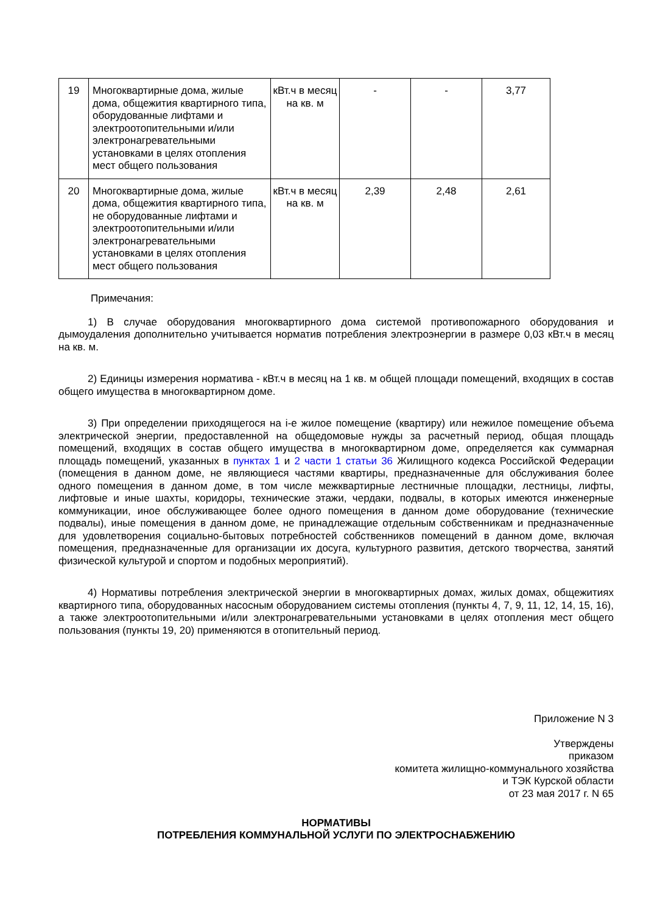| 19 | Многоквартирные дома, жилые дома, общежития квартирного типа, оборудованные лифтами и электроотопительными и/или электронагревательными установками в целях отопления мест общего пользования | кВт.ч в месяц на кв. м | - | - | 3,77 |
| 20 | Многоквартирные дома, жилые дома, общежития квартирного типа, не оборудованные лифтами и электроотопительными и/или электронагревательными установками в целях отопления мест общего пользования | кВт.ч в месяц на кв. м | 2,39 | 2,48 | 2,61 |
Примечания:
1) В случае оборудования многоквартирного дома системой противопожарного оборудования и дымоудаления дополнительно учитывается норматив потребления электроэнергии в размере 0,03 кВт.ч в месяц на кв. м.
2) Единицы измерения норматива - кВт.ч в месяц на 1 кв. м общей площади помещений, входящих в состав общего имущества в многоквартирном доме.
3) При определении приходящегося на i-е жилое помещение (квартиру) или нежилое помещение объема электрической энергии, предоставленной на общедомовые нужды за расчетный период, общая площадь помещений, входящих в состав общего имущества в многоквартирном доме, определяется как суммарная площадь помещений, указанных в пунктах 1 и 2 части 1 статьи 36 Жилищного кодекса Российской Федерации (помещения в данном доме, не являющиеся частями квартиры, предназначенные для обслуживания более одного помещения в данном доме, в том числе межквартирные лестничные площадки, лестницы, лифты, лифтовые и иные шахты, коридоры, технические этажи, чердаки, подвалы, в которых имеются инженерные коммуникации, иное обслуживающее более одного помещения в данном доме оборудование (технические подвалы), иные помещения в данном доме, не принадлежащие отдельным собственникам и предназначенные для удовлетворения социально-бытовых потребностей собственников помещений в данном доме, включая помещения, предназначенные для организации их досуга, культурного развития, детского творчества, занятий физической культурой и спортом и подобных мероприятий).
4) Нормативы потребления электрической энергии в многоквартирных домах, жилых домах, общежитиях квартирного типа, оборудованных насосным оборудованием системы отопления (пункты 4, 7, 9, 11, 12, 14, 15, 16), а также электроотопительными и/или электронагревательными установками в целях отопления мест общего пользования (пункты 19, 20) применяются в отопительный период.
Приложение N 3
Утверждены
приказом
комитета жилищно-коммунального хозяйства
и ТЭК Курской области
от 23 мая 2017 г. N 65
НОРМАТИВЫ
ПОТРЕБЛЕНИЯ КОММУНАЛЬНОЙ УСЛУГИ ПО ЭЛЕКТРОСНАБЖЕНИЮ